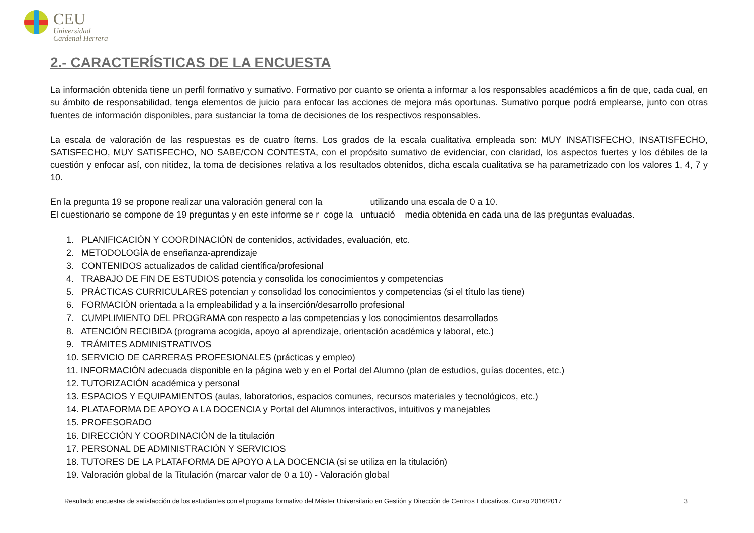CEU
Universidad
Cardenal Herrera
2.- CARACTERÍSTICAS DE LA ENCUESTA
La información obtenida tiene un perfil formativo y sumativo. Formativo por cuanto se orienta a informar a los responsables académicos a fin de que, cada cual, en su ámbito de responsabilidad, tenga elementos de juicio para enfocar las acciones de mejora más oportunas. Sumativo porque podrá emplearse, junto con otras fuentes de información disponibles, para sustanciar la toma de decisiones de los respectivos responsables.
La escala de valoración de las respuestas es de cuatro ítems. Los grados de la escala cualitativa empleada son: MUY INSATISFECHO, INSATISFECHO, SATISFECHO, MUY SATISFECHO, NO SABE/CON CONTESTA, con el propósito sumativo de evidenciar, con claridad, los aspectos fuertes y los débiles de la cuestión y enfocar así, con nitidez, la toma de decisiones relativa a los resultados obtenidos, dicha escala cualitativa se ha parametrizado con los valores 1, 4, 7 y 10.
En la pregunta 19 se propone realizar una valoración general con la utilizando una escala de 0 a 10.
El cuestionario se compone de 19 preguntas y en este informe se r coge la untuació media obtenida en cada una de las preguntas evaluadas.
1. PLANIFICACIÓN Y COORDINACIÓN de contenidos, actividades, evaluación, etc.
2. METODOLOGÍA de enseñanza-aprendizaje
3. CONTENIDOS actualizados de calidad científica/profesional
4. TRABAJO DE FIN DE ESTUDIOS potencia y consolida los conocimientos y competencias
5. PRÁCTICAS CURRICULARES potencian y consolidad los conocimientos y competencias (si el título las tiene)
6. FORMACIÓN orientada a la empleabilidad y a la inserción/desarrollo profesional
7. CUMPLIMIENTO DEL PROGRAMA con respecto a las competencias y los conocimientos desarrollados
8. ATENCIÓN RECIBIDA (programa acogida, apoyo al aprendizaje, orientación académica y laboral, etc.)
9. TRÁMITES ADMINISTRATIVOS
10. SERVICIO DE CARRERAS PROFESIONALES (prácticas y empleo)
11. INFORMACIÓN adecuada disponible en la página web y en el Portal del Alumno (plan de estudios, guías docentes, etc.)
12. TUTORIZACIÓN académica y personal
13. ESPACIOS Y EQUIPAMIENTOS (aulas, laboratorios, espacios comunes, recursos materiales y tecnológicos, etc.)
14. PLATAFORMA DE APOYO A LA DOCENCIA y Portal del Alumnos interactivos, intuitivos y manejables
15. PROFESORADO
16. DIRECCIÓN Y COORDINACIÓN de la titulación
17. PERSONAL DE ADMINISTRACIÓN Y SERVICIOS
18. TUTORES DE LA PLATAFORMA DE APOYO A LA DOCENCIA (si se utiliza en la titulación)
19. Valoración global de la Titulación (marcar valor de 0 a 10) - Valoración global
Resultado encuestas de satisfacción de los estudiantes con el programa formativo del Máster Universitario en Gestión y Dirección de Centros Educativos. Curso 2016/2017 3